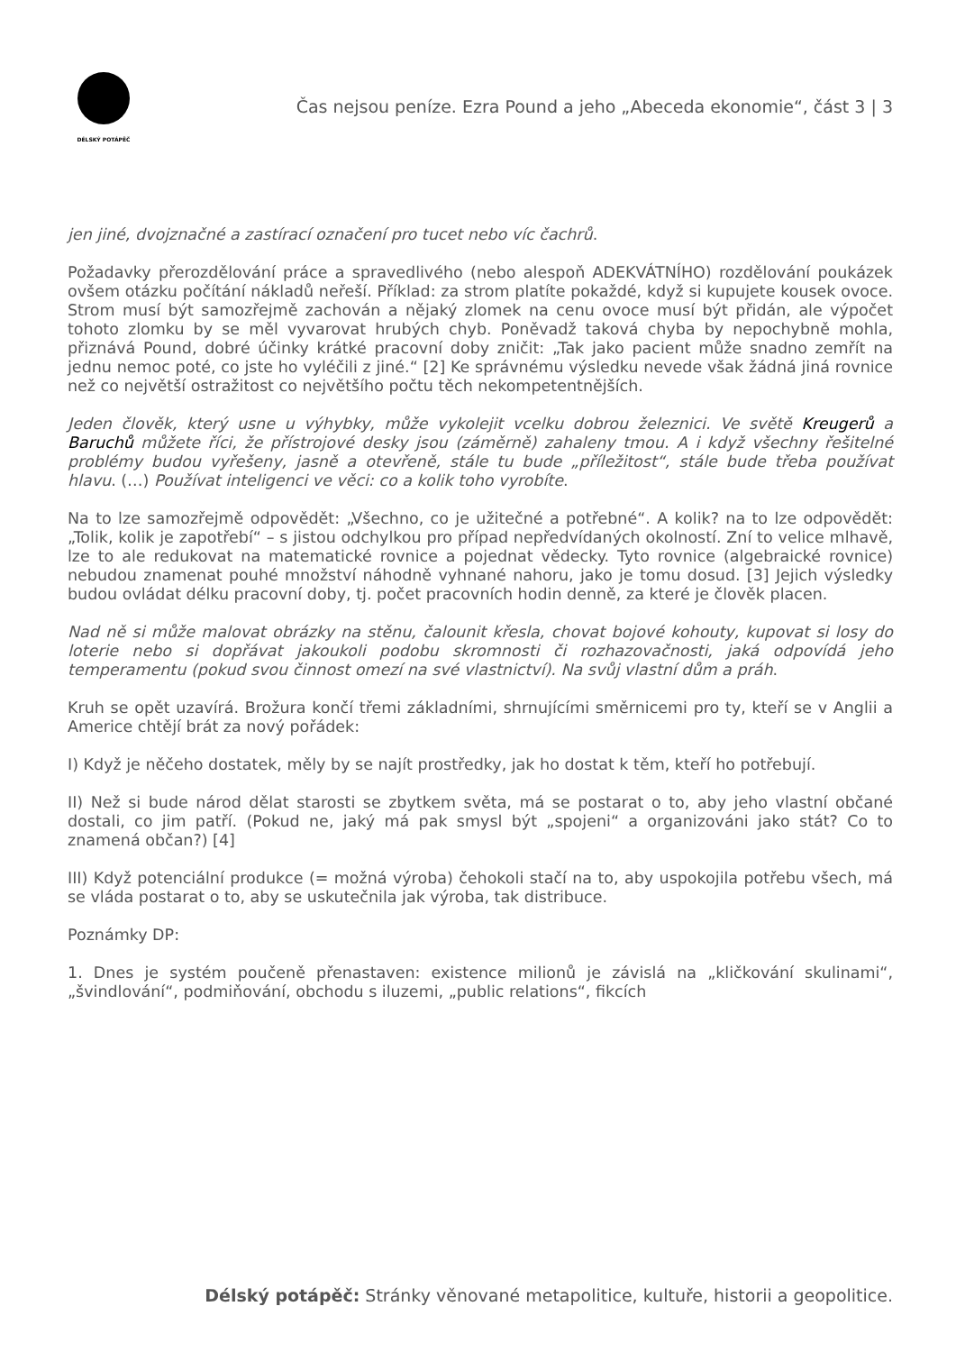DÉLSKÝ POTÁPĚČ
Čas nejsou peníze. Ezra Pound a jeho „Abeceda ekonomie“, část 3 | 3
jen jiné, dvojznačné a zastírací označení pro tucet nebo víc čachrů.
Požadavky přerozdělování práce a spravedlivého (nebo alespoň ADEKVÁTNÍHO) rozdělování poukázek ovšem otázku počítání nákladů neřeší. Příklad: za strom platíte pokaždé, když si kupujete kousek ovoce. Strom musí být samozřejmě zachován a nějaký zlomek na cenu ovoce musí být přidán, ale výpočet tohoto zlomku by se měl vyvarovat hrubých chyb. Poněvadž taková chyba by nepochybně mohla, přiznává Pound, dobré účinky krátké pracovní doby zničit: „Tak jako pacient může snadno zemřít na jednu nemoc poté, co jste ho vyléčili z jiné.“ [2] Ke správnému výsledku nevede však žádná jiná rovnice než co největší ostražitost co největšího počtu těch nekompetentnějších.
Jeden člověk, který usne u výhybky, může vykolejit vcelku dobrou železnici. Ve světě Kreugerů a Baruchů můžete říci, že přístrojové desky jsou (záměrně) zahaleny tmou. A i když všechny řešitelné problémy budou vyřešeny, jasně a otevřeně, stále tu bude „příležitost“, stále bude třeba používat hlavu. (…) Používat inteligenci ve věci: co a kolik toho vyrobíte.
Na to lze samozřejmě odpovědět: „Všechno, co je užitečné a potřebné“. A kolik? na to lze odpovědět: „Tolik, kolik je zapotřebí“ – s jistou odchylkou pro případ nepředvídaných okolností. Zní to velice mlhavě, lze to ale redukovat na matematické rovnice a pojednat vědecky. Tyto rovnice (algebraické rovnice) nebudou znamenat pouhé množství náhodně vyhnané nahoru, jako je tomu dosud. [3] Jejich výsledky budou ovládat délku pracovní doby, tj. počet pracovních hodin denně, za které je člověk placen.
Nad ně si může malovat obrázky na stěnu, čalounit křesla, chovat bojové kohouty, kupovat si losy do loterie nebo si dopřávat jakoukoli podobu skromnosti či rozhazovačnosti, jaká odpovídá jeho temperamentu (pokud svou činnost omezí na své vlastnictví). Na svůj vlastní dům a práh.
Kruh se opět uzavírá. Brožura končí třemi základními, shrnujícími směrnicemi pro ty, kteří se v Anglii a Americe chtějí brát za nový pořádek:
I) Když je něčeho dostatek, měly by se najít prostředky, jak ho dostat k těm, kteří ho potřebují.
II) Než si bude národ dělat starosti se zbytkem světa, má se postarat o to, aby jeho vlastní občané dostali, co jim patří. (Pokud ne, jaký má pak smysl být „spojeni“ a organizováni jako stát? Co to znamená občan?) [4]
III) Když potenciální produkce (= možná výroba) čehokoli stačí na to, aby uspokojila potřebu všech, má se vláda postarat o to, aby se uskutečnila jak výroba, tak distribuce.
Poznámky DP:
1. Dnes je systém poučeně přenastaven: existence milionů je závislá na „kličkování skulinami“, „švindlování“, podmiňování, obchodu s iluzemi, „public relations“, fikcích
Délský potápěč: Stránky věnované metapolitice, kultuře, historii a geopolitice.